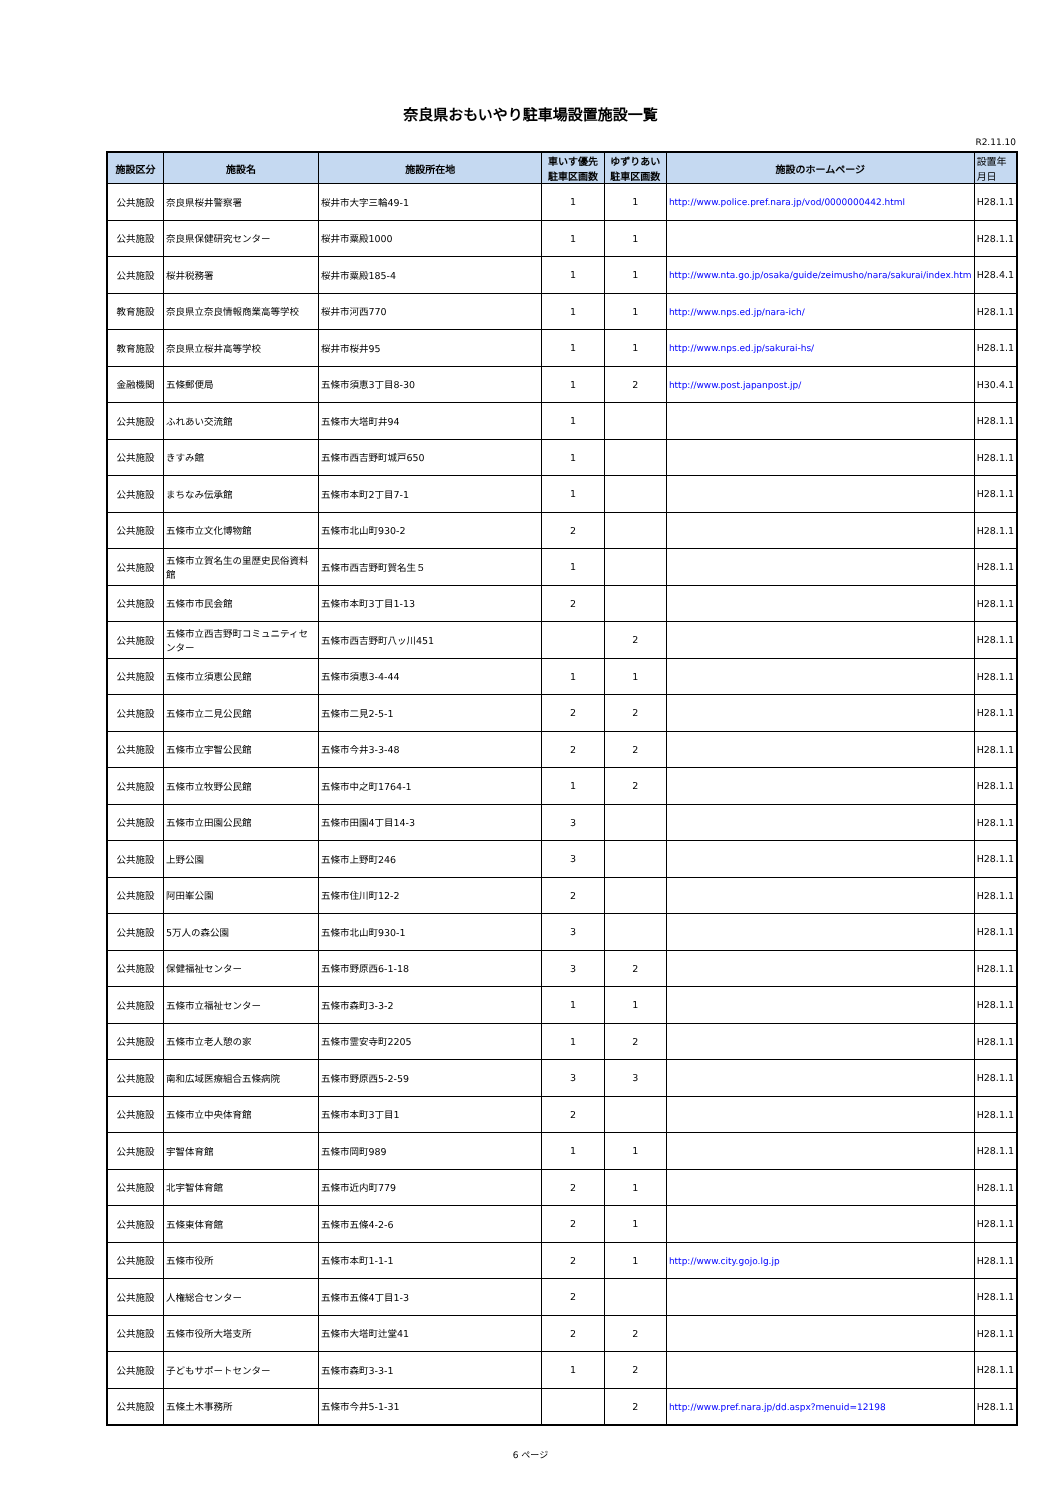奈良県おもいやり駐車場設置施設一覧
R2.11.10
| 施設区分 | 施設名 | 施設所在地 | 車いす優先駐車区画数 | ゆずりあい駐車区画数 | 施設のホームページ | 設置年月日 |
| --- | --- | --- | --- | --- | --- | --- |
| 公共施設 | 奈良県桜井警察署 | 桜井市大字三輪49-1 | 1 | 1 | http://www.police.pref.nara.jp/vod/0000000442.html | H28.1.1 |
| 公共施設 | 奈良県保健研究センター | 桜井市粟殿1000 | 1 | 1 | | H28.1.1 |
| 公共施設 | 桜井税務署 | 桜井市粟殿185-4 | 1 | 1 | http://www.nta.go.jp/osaka/guide/zeimusho/nara/sakurai/index.htm | H28.4.1 |
| 教育施設 | 奈良県立奈良情報商業高等学校 | 桜井市河西770 | 1 | 1 | http://www.nps.ed.jp/nara-ich/ | H28.1.1 |
| 教育施設 | 奈良県立桜井高等学校 | 桜井市桜井95 | 1 | 1 | http://www.nps.ed.jp/sakurai-hs/ | H28.1.1 |
| 金融機関 | 五條郵便局 | 五條市須恵3丁目8-30 | 1 | 2 | http://www.post.japanpost.jp/ | H30.4.1 |
| 公共施設 | ふれあい交流館 | 五條市大塔町井94 | 1 | | | H28.1.1 |
| 公共施設 | きすみ館 | 五條市西吉野町城戸650 | 1 | | | H28.1.1 |
| 公共施設 | まちなみ伝承館 | 五條市本町2丁目7-1 | 1 | | | H28.1.1 |
| 公共施設 | 五條市立文化博物館 | 五條市北山町930-2 | 2 | | | H28.1.1 |
| 公共施設 | 五條市立賀名生の里歴史民俗資料館 | 五條市西吉野町賀名生５ | 1 | | | H28.1.1 |
| 公共施設 | 五條市市民会館 | 五條市本町3丁目1-13 | 2 | | | H28.1.1 |
| 公共施設 | 五條市立西吉野町コミュニティセンター | 五條市西吉野町八ッ川451 | | 2 | | H28.1.1 |
| 公共施設 | 五條市立須恵公民館 | 五條市須恵3-4-44 | 1 | 1 | | H28.1.1 |
| 公共施設 | 五條市立二見公民館 | 五條市二見2-5-1 | 2 | 2 | | H28.1.1 |
| 公共施設 | 五條市立宇智公民館 | 五條市今井3-3-48 | 2 | 2 | | H28.1.1 |
| 公共施設 | 五條市立牧野公民館 | 五條市中之町1764-1 | 1 | 2 | | H28.1.1 |
| 公共施設 | 五條市立田園公民館 | 五條市田園4丁目14-3 | 3 | | | H28.1.1 |
| 公共施設 | 上野公園 | 五條市上野町246 | 3 | | | H28.1.1 |
| 公共施設 | 阿田峯公園 | 五條市住川町12-2 | 2 | | | H28.1.1 |
| 公共施設 | 5万人の森公園 | 五條市北山町930-1 | 3 | | | H28.1.1 |
| 公共施設 | 保健福祉センター | 五條市野原西6-1-18 | 3 | 2 | | H28.1.1 |
| 公共施設 | 五條市立福祉センター | 五條市森町3-3-2 | 1 | 1 | | H28.1.1 |
| 公共施設 | 五條市立老人憩の家 | 五條市霊安寺町2205 | 1 | 2 | | H28.1.1 |
| 公共施設 | 南和広域医療組合五條病院 | 五條市野原西5-2-59 | 3 | 3 | | H28.1.1 |
| 公共施設 | 五條市立中央体育館 | 五條市本町3丁目1 | 2 | | | H28.1.1 |
| 公共施設 | 宇智体育館 | 五條市岡町989 | 1 | 1 | | H28.1.1 |
| 公共施設 | 北宇智体育館 | 五條市近内町779 | 2 | 1 | | H28.1.1 |
| 公共施設 | 五條東体育館 | 五條市五條4-2-6 | 2 | 1 | | H28.1.1 |
| 公共施設 | 五條市役所 | 五條市本町1-1-1 | 2 | 1 | http://www.city.gojo.lg.jp | H28.1.1 |
| 公共施設 | 人権総合センター | 五條市五條4丁目1-3 | 2 | | | H28.1.1 |
| 公共施設 | 五條市役所大塔支所 | 五條市大塔町辻堂41 | 2 | 2 | | H28.1.1 |
| 公共施設 | 子どもサポートセンター | 五條市森町3-3-1 | 1 | 2 | | H28.1.1 |
| 公共施設 | 五條土木事務所 | 五條市今井5-1-31 | | 2 | http://www.pref.nara.jp/dd.aspx?menuid=12198 | H28.1.1 |
6 ページ